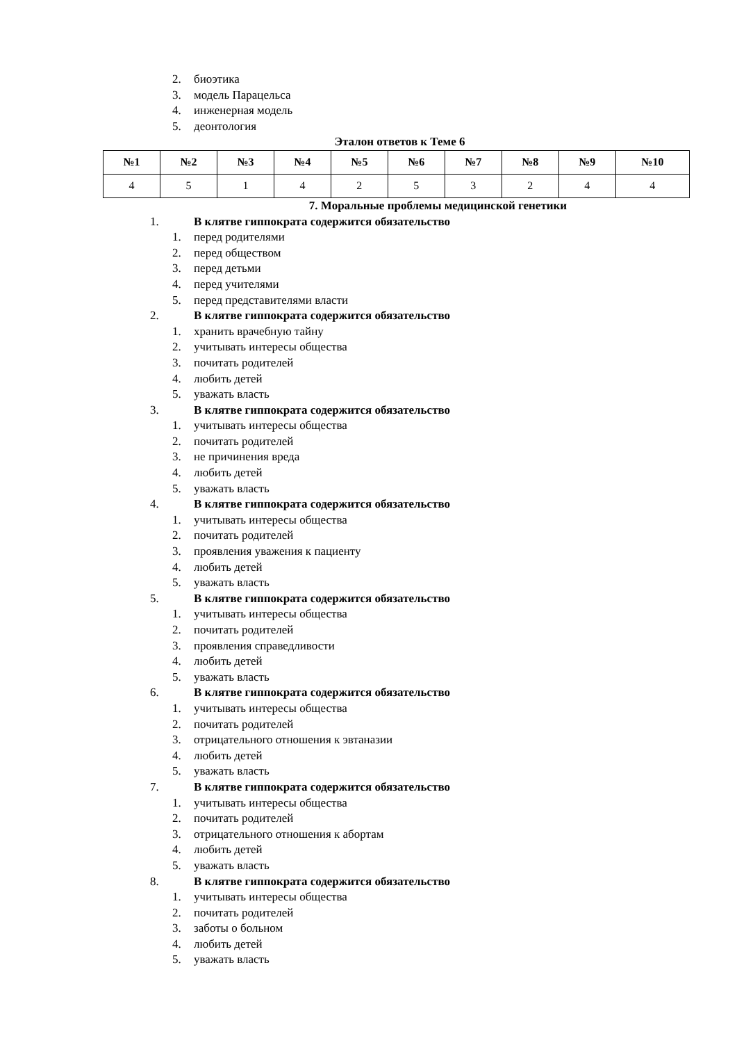2. биоэтика
3. модель Парацельса
4. инженерная модель
5. деонтология
Эталон ответов к Теме 6
| №1 | №2 | №3 | №4 | №5 | №6 | №7 | №8 | №9 | №10 |
| --- | --- | --- | --- | --- | --- | --- | --- | --- | --- |
| 4 | 5 | 1 | 4 | 2 | 5 | 3 | 2 | 4 | 4 |
7. Моральные проблемы медицинской генетики
1. В клятве гиппократа содержится обязательство
1. перед родителями
2. перед обществом
3. перед детьми
4. перед учителями
5. перед представителями власти
2. В клятве гиппократа содержится обязательство
1. хранить врачебную тайну
2. учитывать интересы общества
3. почитать родителей
4. любить детей
5. уважать власть
3. В клятве гиппократа содержится обязательство
1. учитывать интересы общества
2. почитать родителей
3. не причинения вреда
4. любить детей
5. уважать власть
4. В клятве гиппократа содержится обязательство
1. учитывать интересы общества
2. почитать родителей
3. проявления уважения к пациенту
4. любить детей
5. уважать власть
5. В клятве гиппократа содержится обязательство
1. учитывать интересы общества
2. почитать родителей
3. проявления справедливости
4. любить детей
5. уважать власть
6. В клятве гиппократа содержится обязательство
1. учитывать интересы общества
2. почитать родителей
3. отрицательного отношения к эвтаназии
4. любить детей
5. уважать власть
7. В клятве гиппократа содержится обязательство
1. учитывать интересы общества
2. почитать родителей
3. отрицательного отношения к абортам
4. любить детей
5. уважать власть
8. В клятве гиппократа содержится обязательство
1. учитывать интересы общества
2. почитать родителей
3. заботы о больном
4. любить детей
5. уважать власть